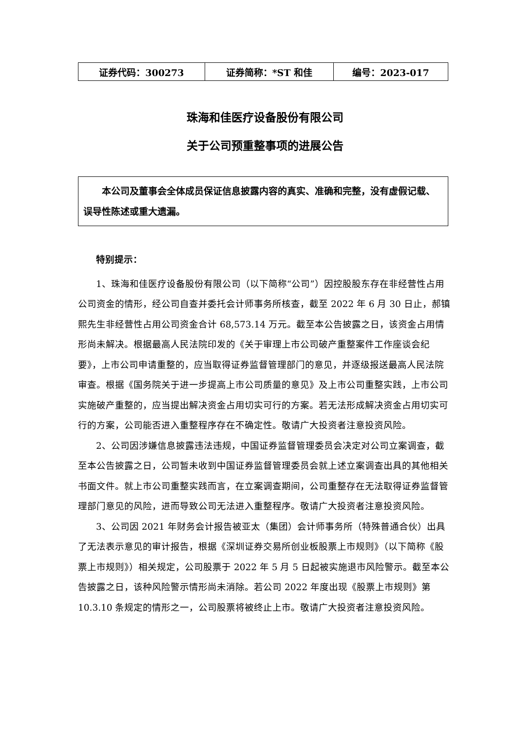| 证券代码：300273 | 证券简称：*ST 和佳 | 编号：2023-017 |
珠海和佳医疗设备股份有限公司
关于公司预重整事项的进展公告
本公司及董事会全体成员保证信息披露内容的真实、准确和完整，没有虚假记载、误导性陈述或重大遗漏。
特别提示：
1、珠海和佳医疗设备股份有限公司（以下简称“公司”）因控股股东存在非经营性占用公司资金的情形，经公司自查并委托会计师事务所核查，截至 2022 年 6 月 30 日止，郝镇熙先生非经营性占用公司资金合计 68,573.14 万元。截至本公告披露之日，该资金占用情形尚未解决。根据最高人民法院印发的《关于审理上市公司破产重整案件工作座谈会纪要》，上市公司申请重整的，应当取得证券监督管理部门的意见，并逐级报送最高人民法院审查。根据《国务院关于进一步提高上市公司质量的意见》及上市公司重整实践，上市公司实施破产重整的，应当提出解决资金占用切实可行的方案。若无法形成解决资金占用切实可行的方案，公司能否进入重整程序存在不确定性。敬请广大投资者注意投资风险。
2、公司因涉嫌信息披露违法违规，中国证券监督管理委员会决定对公司立案调查，截至本公告披露之日，公司暂未收到中国证券监督管理委员会就上述立案调查出具的其他相关书面文件。就上市公司重整实践而言，在立案调查期间，公司重整存在无法取得证券监督管理部门意见的风险，进而导致公司无法进入重整程序。敬请广大投资者注意投资风险。
3、公司因 2021 年财务会计报告被亚太（集团）会计师事务所（特殊普通合伙）出具了无法表示意见的审计报告，根据《深圳证券交易所创业板股票上市规则》（以下简称《股票上市规则》）相关规定，公司股票于 2022 年 5 月 5 日起被实施退市风险警示。截至本公告披露之日，该种风险警示情形尚未消除。若公司 2022 年度出现《股票上市规则》第 10.3.10 条规定的情形之一，公司股票将被终止上市。敬请广大投资者注意投资风险。